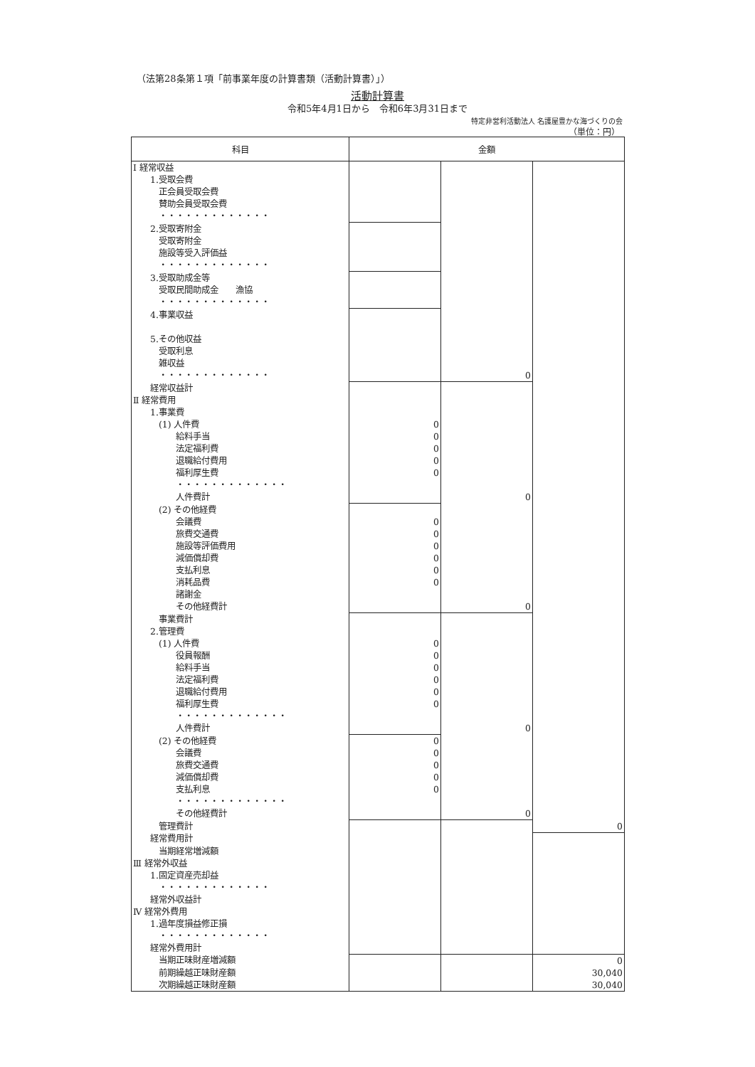（法第28条第１項「前事業年度の計算書類（活動計算書）」）
活動計算書
令和5年4月1日から　令和6年3月31日まで
特定非営利活動法人 名護屋豊かな海づくりの会
（単位：円）
| 科目 | 金額 | | |
| --- | --- | --- | --- |
| Ⅰ 経常収益 | | | |
| 1.受取会費 | | | |
| 正会員受取会費 | | | |
| 賛助会員受取会費 | | | |
| ・・・・・・・・・・・・・ | | | |
| 2.受取寄附金 | | | |
| 受取寄附金 | | | |
| 施設等受入評価益 | | | |
| ・・・・・・・・・・・・・ | | | |
| 3.受取助成金等 | | | |
| 受取民間助成金 漁協 | | | |
| ・・・・・・・・・・・・・ | | | |
| 4.事業収益 | | | |
| 5.その他収益 | | | |
| 受取利息 | | | |
| 雑収益 | | | |
| ・・・・・・・・・・・・・ | | 0 | |
| 経常収益計 | | | |
| Ⅱ 経常費用 | | | |
| 1.事業費 | | | |
| (1) 人件費 | 0 | | |
| 給料手当 | 0 | | |
| 法定福利費 | 0 | | |
| 退職給付費用 | 0 | | |
| 福利厚生費 | 0 | | |
| ・・・・・・・・・・・・・ | | | |
| 人件費計 | | 0 | |
| (2) その他経費 | | | |
| 会議費 | 0 | | |
| 旅費交通費 | 0 | | |
| 施設等評価費用 | 0 | | |
| 減価償却費 | 0 | | |
| 支払利息 | 0 | | |
| 消耗品費 | 0 | | |
| 諸謝金 | | | |
| その他経費計 | | 0 | |
| 事業費計 | | | |
| 2.管理費 | | | |
| (1) 人件費 | 0 | | |
| 役員報酬 | 0 | | |
| 給料手当 | 0 | | |
| 法定福利費 | 0 | | |
| 退職給付費用 | 0 | | |
| 福利厚生費 | 0 | | |
| ・・・・・・・・・・・・・ | | | |
| 人件費計 | | 0 | |
| (2) その他経費 | 0 | | |
| 会議費 | 0 | | |
| 旅費交通費 | 0 | | |
| 減価償却費 | 0 | | |
| 支払利息 | 0 | | |
| ・・・・・・・・・・・・・ | | | |
| その他経費計 | | 0 | |
| 管理費計 | | | 0 |
| 経常費用計 | | | |
| 当期経常増減額 | | | |
| Ⅲ 経常外収益 | | | |
| 1.固定資産売却益 | | | |
| ・・・・・・・・・・・・・ | | | |
| 経常外収益計 | | | |
| Ⅳ 経常外費用 | | | |
| 1.過年度損益修正損 | | | |
| ・・・・・・・・・・・・・ | | | |
| 経常外費用計 | | | |
| 当期正味財産増減額 | | | 0 |
| 前期繰越正味財産額 | | | 30,040 |
| 次期繰越正味財産額 | | | 30,040 |